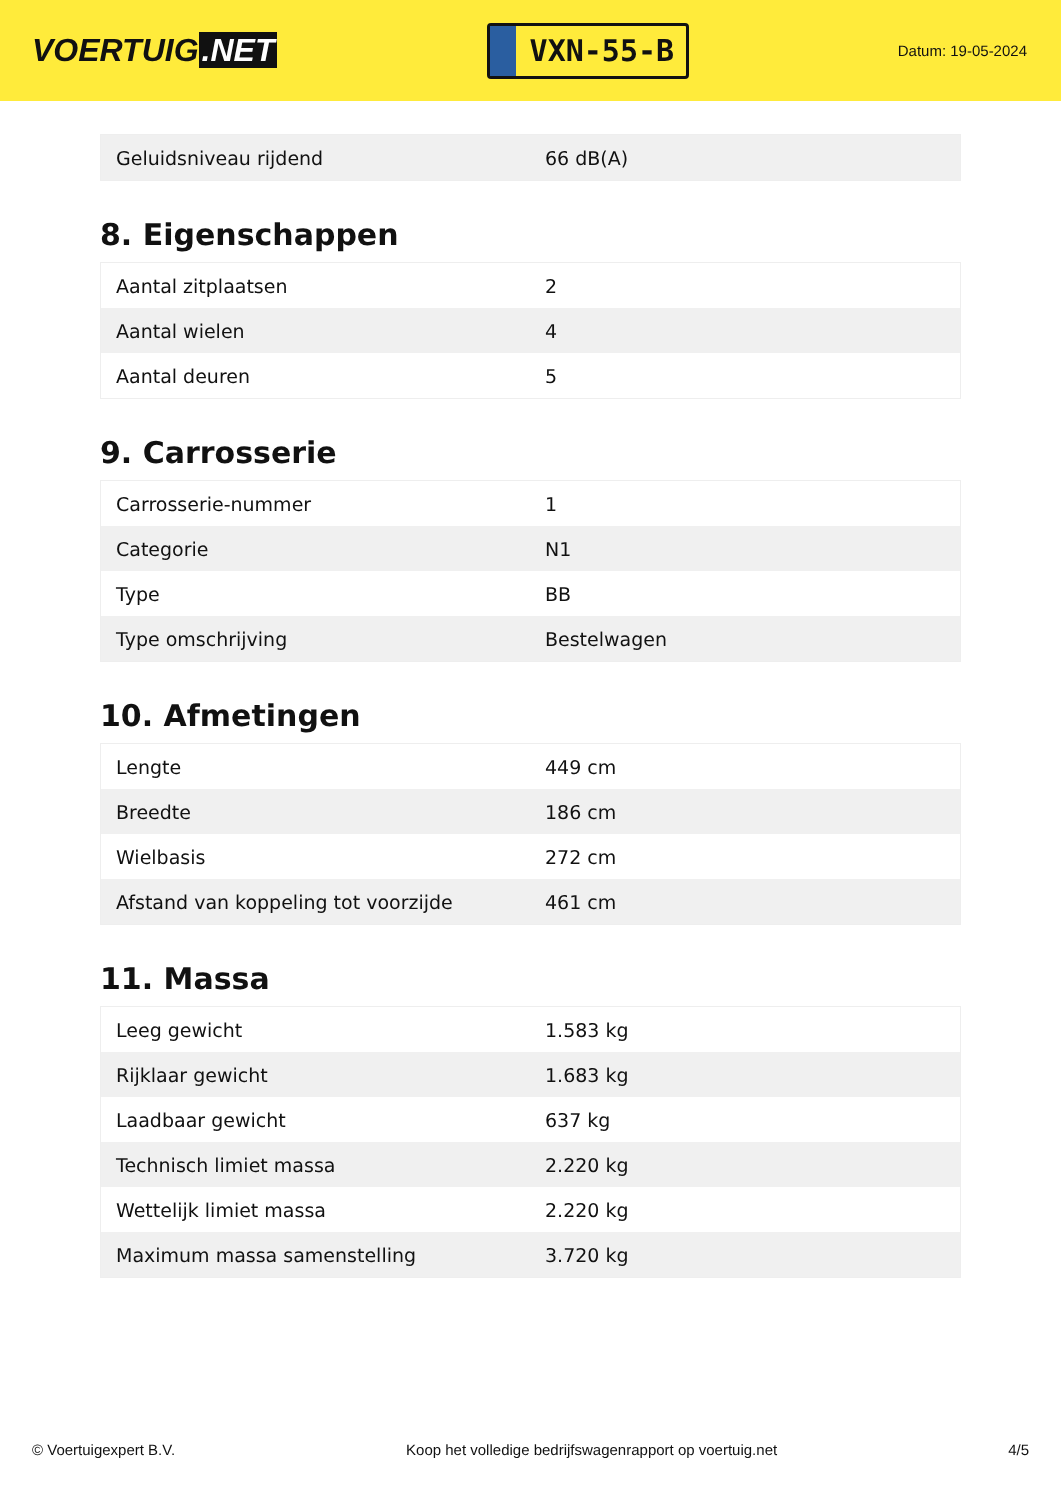VOERTUIG.NET
VXN-55-B
Datum: 19-05-2024
| Geluidsniveau rijdend | 66 dB(A) |
8. Eigenschappen
| Aantal zitplaatsen | 2 |
| Aantal wielen | 4 |
| Aantal deuren | 5 |
9. Carrosserie
| Carrosserie-nummer | 1 |
| Categorie | N1 |
| Type | BB |
| Type omschrijving | Bestelwagen |
10. Afmetingen
| Lengte | 449 cm |
| Breedte | 186 cm |
| Wielbasis | 272 cm |
| Afstand van koppeling tot voorzijde | 461 cm |
11. Massa
| Leeg gewicht | 1.583 kg |
| Rijklaar gewicht | 1.683 kg |
| Laadbaar gewicht | 637 kg |
| Technisch limiet massa | 2.220 kg |
| Wettelijk limiet massa | 2.220 kg |
| Maximum massa samenstelling | 3.720 kg |
© Voertuigexpert B.V. Koop het volledige bedrijfswagenrapport op voertuig.net 4/5